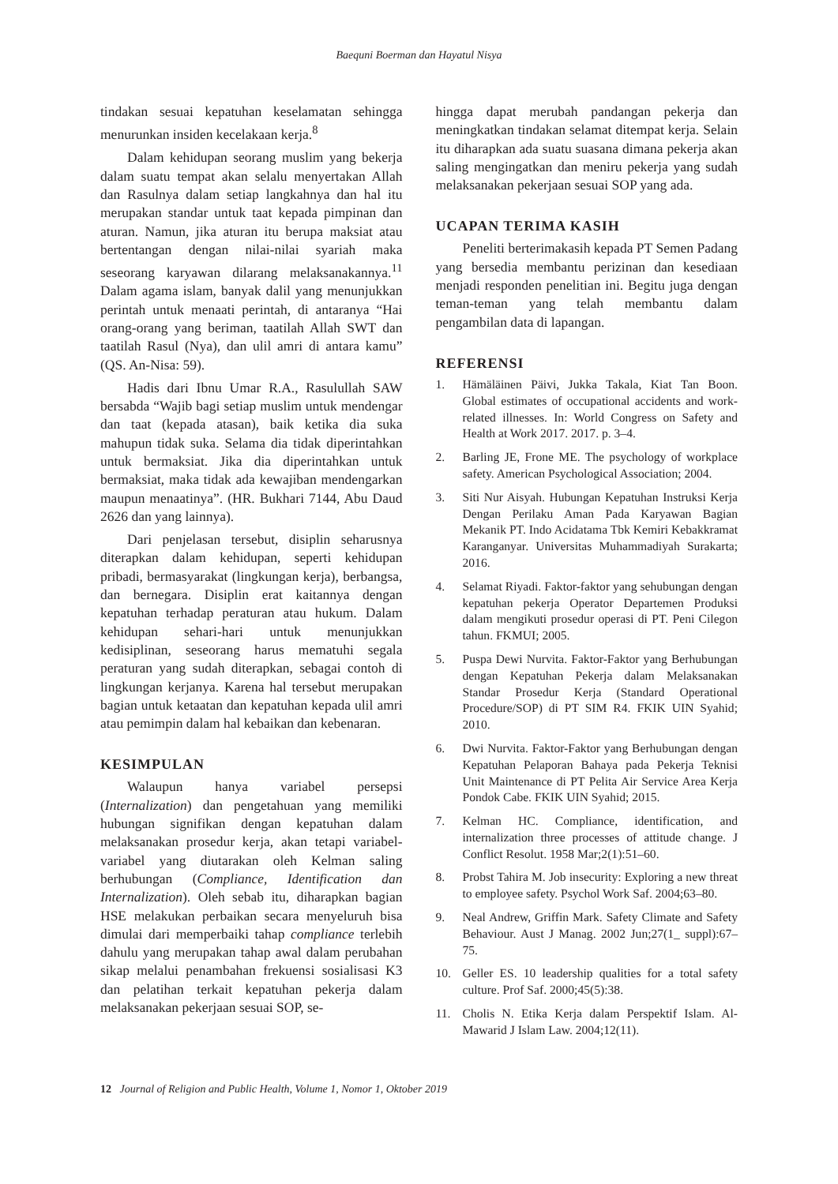Baequni Boerman dan Hayatul Nisya
tindakan sesuai kepatuhan keselamatan sehingga menurunkan insiden kecelakaan kerja.<sup>8</sup>
Dalam kehidupan seorang muslim yang bekerja dalam suatu tempat akan selalu menyertakan Allah dan Rasulnya dalam setiap langkahnya dan hal itu merupakan standar untuk taat kepada pimpinan dan aturan. Namun, jika aturan itu berupa maksiat atau bertentangan dengan nilai-nilai syariah maka seseorang karyawan dilarang melaksanakannya.<sup>11</sup> Dalam agama islam, banyak dalil yang menunjukkan perintah untuk menaati perintah, di antaranya “Hai orang-orang yang beriman, taatilah Allah SWT dan taatilah Rasul (Nya), dan ulil amri di antara kamu” (QS. An-Nisa: 59).
Hadis dari Ibnu Umar R.A., Rasulullah SAW bersabda “Wajib bagi setiap muslim untuk mendengar dan taat (kepada atasan), baik ketika dia suka mahupun tidak suka. Selama dia tidak diperintahkan untuk bermaksiat. Jika dia diperintahkan untuk bermaksiat, maka tidak ada kewajiban mendengarkan maupun menaatinya”. (HR. Bukhari 7144, Abu Daud 2626 dan yang lainnya).
Dari penjelasan tersebut, disiplin seharusnya diterapkan dalam kehidupan, seperti kehidupan pribadi, bermasyarakat (lingkungan kerja), berbangsa, dan bernegara. Disiplin erat kaitannya dengan kepatuhan terhadap peraturan atau hukum. Dalam kehidupan sehari-hari untuk menunjukkan kedisiplinan, seseorang harus mematuhi segala peraturan yang sudah diterapkan, sebagai contoh di lingkungan kerjanya. Karena hal tersebut merupakan bagian untuk ketaatan dan kepatuhan kepada ulil amri atau pemimpin dalam hal kebaikan dan kebenaran.
KESIMPULAN
Walaupun hanya variabel persepsi (Internalization) dan pengetahuan yang memiliki hubungan signifikan dengan kepatuhan dalam melaksanakan prosedur kerja, akan tetapi variabel-variabel yang diutarakan oleh Kelman saling berhubungan (Compliance, Identification dan Internalization). Oleh sebab itu, diharapkan bagian HSE melakukan perbaikan secara menyeluruh bisa dimulai dari memperbaiki tahap compliance terlebih dahulu yang merupakan tahap awal dalam perubahan sikap melalui penambahan frekuensi sosialisasi K3 dan pelatihan terkait kepatuhan pekerja dalam melaksanakan pekerjaan sesuai SOP, se-
hingga dapat merubah pandangan pekerja dan meningkatkan tindakan selamat ditempat kerja. Selain itu diharapkan ada suatu suasana dimana pekerja akan saling mengingatkan dan meniru pekerja yang sudah melaksanakan pekerjaan sesuai SOP yang ada.
UCAPAN TERIMA KASIH
Peneliti berterimakasih kepada PT Semen Padang yang bersedia membantu perizinan dan kesediaan menjadi responden penelitian ini. Begitu juga dengan teman-teman yang telah membantu dalam pengambilan data di lapangan.
REFERENSI
1. Hämäläinen Päivi, Jukka Takala, Kiat Tan Boon. Global estimates of occupational accidents and work-related illnesses. In: World Congress on Safety and Health at Work 2017. 2017. p. 3–4.
2. Barling JE, Frone ME. The psychology of workplace safety. American Psychological Association; 2004.
3. Siti Nur Aisyah. Hubungan Kepatuhan Instruksi Kerja Dengan Perilaku Aman Pada Karyawan Bagian Mekanik PT. Indo Acidatama Tbk Kemiri Kebakkramat Karanganyar. Universitas Muhammadiyah Surakarta; 2016.
4. Selamat Riyadi. Faktor-faktor yang sehubungan dengan kepatuhan pekerja Operator Departemen Produksi dalam mengikuti prosedur operasi di PT. Peni Cilegon tahun. FKMUI; 2005.
5. Puspa Dewi Nurvita. Faktor-Faktor yang Berhubungan dengan Kepatuhan Pekerja dalam Melaksanakan Standar Prosedur Kerja (Standard Operational Procedure/SOP) di PT SIM R4. FKIK UIN Syahid; 2010.
6. Dwi Nurvita. Faktor-Faktor yang Berhubungan dengan Kepatuhan Pelaporan Bahaya pada Pekerja Teknisi Unit Maintenance di PT Pelita Air Service Area Kerja Pondok Cabe. FKIK UIN Syahid; 2015.
7. Kelman HC. Compliance, identification, and internalization three processes of attitude change. J Conflict Resolut. 1958 Mar;2(1):51–60.
8. Probst Tahira M. Job insecurity: Exploring a new threat to employee safety. Psychol Work Saf. 2004;63–80.
9. Neal Andrew, Griffin Mark. Safety Climate and Safety Behaviour. Aust J Manag. 2002 Jun;27(1_ suppl):67–75.
10. Geller ES. 10 leadership qualities for a total safety culture. Prof Saf. 2000;45(5):38.
11. Cholis N. Etika Kerja dalam Perspektif Islam. Al-Mawarid J Islam Law. 2004;12(11).
12 Journal of Religion and Public Health, Volume 1, Nomor 1, Oktober 2019